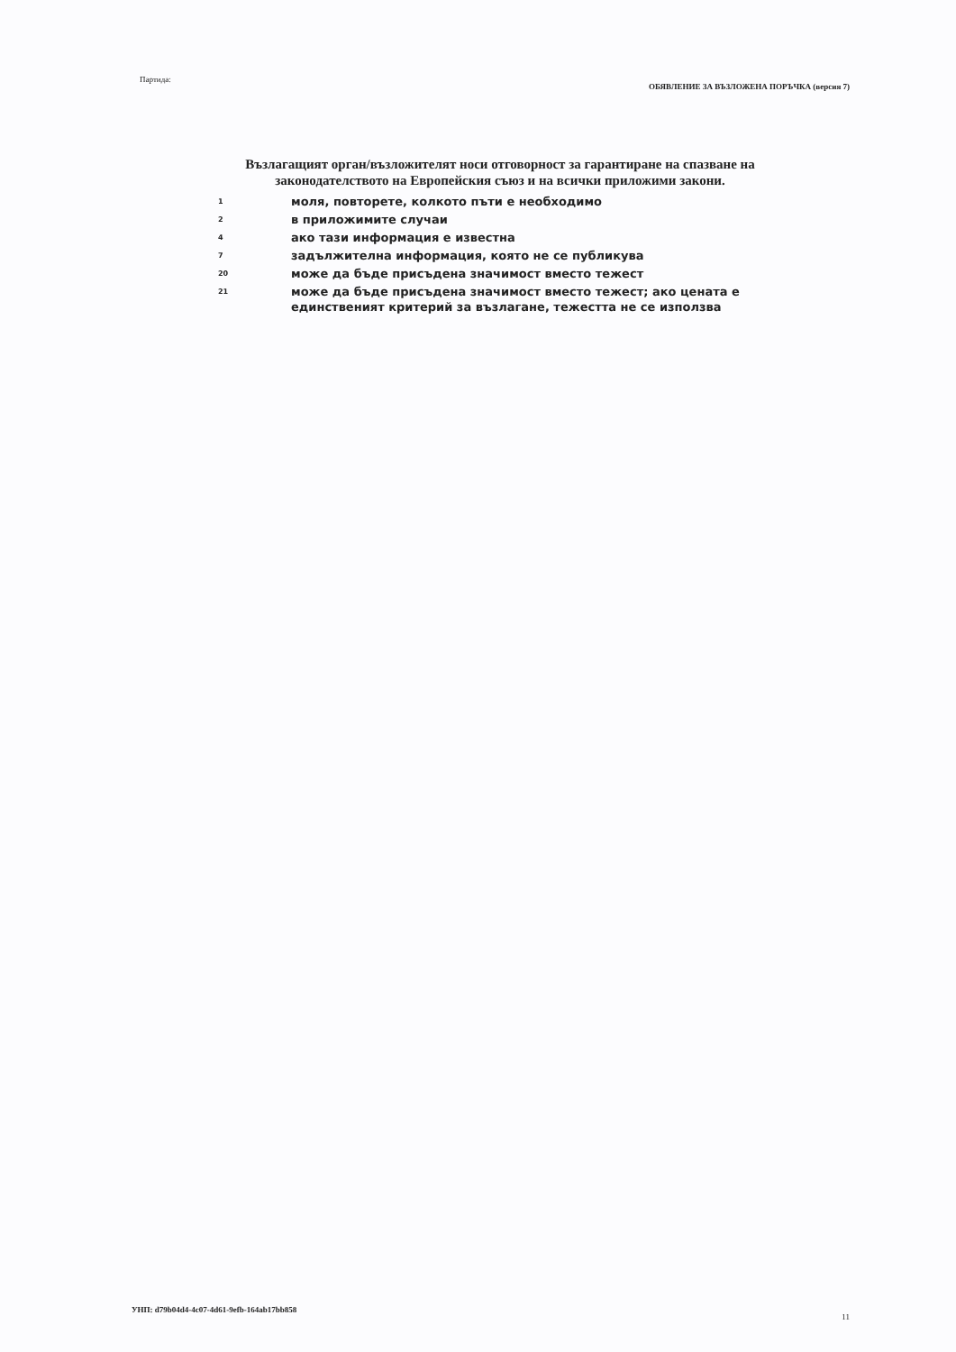Партида: ОБЯВЛЕНИЕ ЗА ВЪЗЛОЖЕНА ПОРЪЧКА (версия 7)
Възлагащият орган/възложителят носи отговорност за гарантиране на спазване на законодателството на Европейския съюз и на всички приложими закони.
1 моля, повторете, колкото пъти е необходимо
2 в приложимите случаи
4 ако тази информация е известна
7 задължителна информация, която не се публикува
20 може да бъде присъдена значимост вместо тежест
21 може да бъде присъдена значимост вместо тежест; ако цената е единственият критерий за възлагане, тежестта не се използва
УНП: d79b04d4-4c07-4d61-9efb-164ab17bb858 11